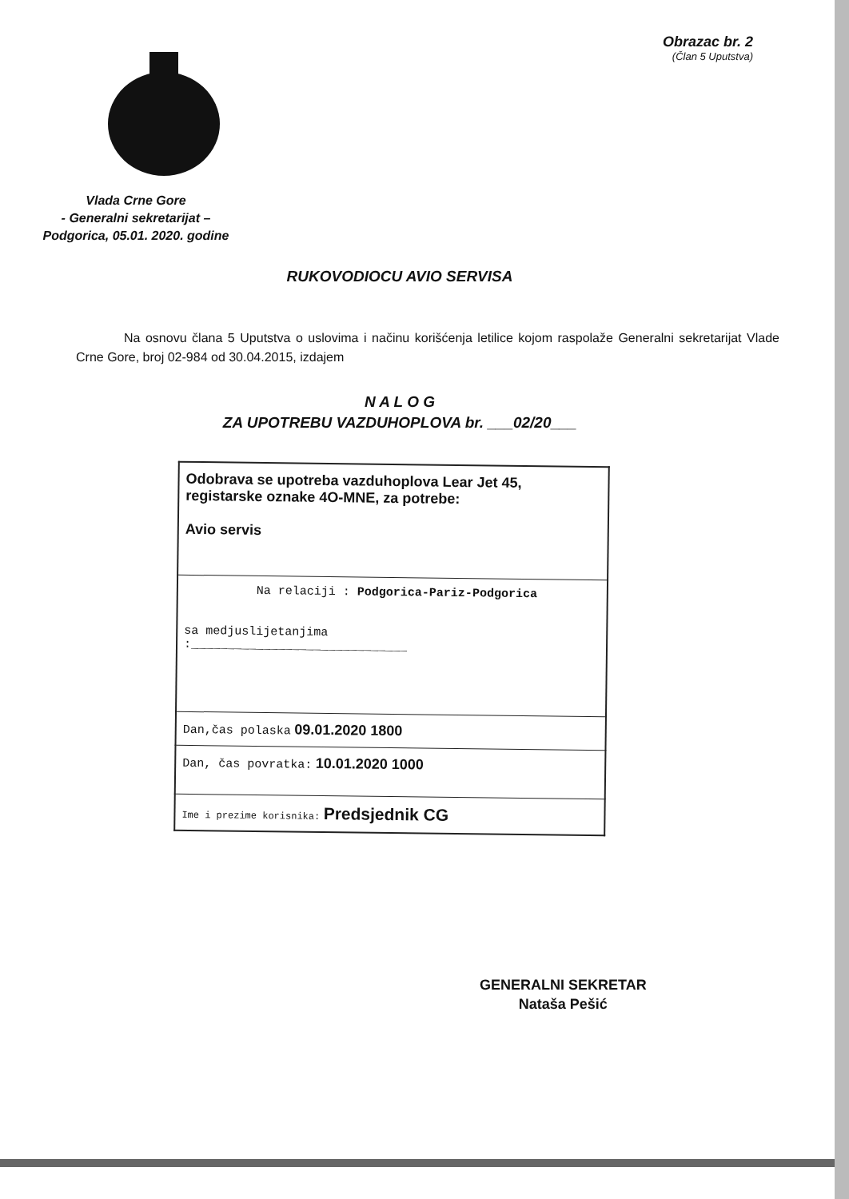Obrazac br. 2
(Član 5 Uputstva)
Vlada Crne Gore
- Generalni sekretarijat –
Podgorica, 05.01. 2020. godine
RUKOVODIOCU AVIO SERVISA
Na osnovu člana 5 Uputstva o uslovima i načinu korišćenja letilice kojom raspolaže Generalni sekretarijat Vlade Crne Gore, broj 02-984 od 30.04.2015, izdajem
N A L O G
ZA UPOTREBU VAZDUHOPLOVA br. ___02/20___
| Odobrava se upotreba vazduhoplova Lear Jet 45, registarske oznake 4O-MNE, za potrebe: Avio servis |
| Na relaciji : Podgorica-Pariz-Podgorica sa medjuslijetanjima :______________________________ |
| Dan,čas polaska 09.01.2020 1800 |
| Dan, čas povratka: 10.01.2020 1000 |
| Ime i prezime korisnika: Predsjednik CG |
GENERALNI SEKRETAR
Nataša Pešić